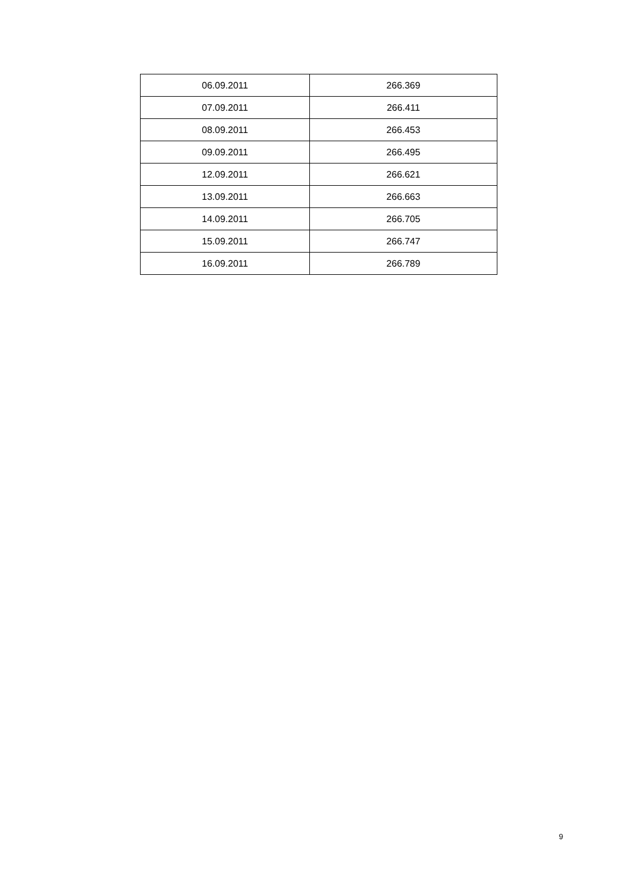| 06.09.2011 | 266.369 |
| 07.09.2011 | 266.411 |
| 08.09.2011 | 266.453 |
| 09.09.2011 | 266.495 |
| 12.09.2011 | 266.621 |
| 13.09.2011 | 266.663 |
| 14.09.2011 | 266.705 |
| 15.09.2011 | 266.747 |
| 16.09.2011 | 266.789 |
9